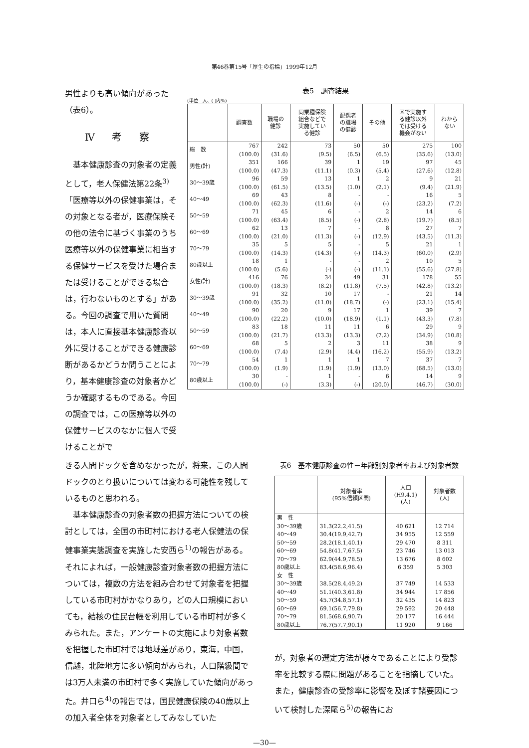第46巻第15号「厚生の指標」1999年12月
男性よりも高い傾向があった（表6）。
Ⅳ 考 察
基本健康診査の対象者の定義として，老人保健法第22条<sup>3)</sup>「医療等以外の保健事業は，その対象となる者が，医療保険その他の法令に基づく事業のうち医療等以外の保健事業に相当する保健サービスを受けた場合または受けることができる場合は，行わないものとする」がある。今回の調査で用いた質問は，本人に直接基本健康診査以外に受けることができる健康診断があるかどうか問うことにより，基本健康診査の対象者かどうか確認するものである。今回の調査では，この医療等以外の保健サービスのなかに個人で受けることがで
表5　調査結果
(単位　人、( )内%)
| | 調査数 | 職場の 健診 | 同業種保険 組合などで 実施してい る健診 | 配偶者 の職場 の健診 | その他 | 区で実施す る健診以外 では受ける 機会がない | わから ない |
| --- | --- | --- | --- | --- | --- | --- | --- |
| 総 数 | 767 (100.0) | 242 (31.6) | 73 (9.5) | 50 (6.5) | 50 (6.5) | 275 (35.6) | 100 (13.0) |
| 男性(計) | 351 (100.0) | 166 (47.3) | 39 (11.1) | 1 (0.3) | 19 (5.4) | 97 (27.6) | 45 (12.8) |
| 30～39歳 | 96 (100.0) | 59 (61.5) | 13 (13.5) | 1 (1.0) | 2 (2.1) | 9 (9.4) | 21 (21.9) |
| 40～49 | 69 (100.0) | 43 (62.3) | 8 (11.6) | - (-) | - (-) | 16 (23.2) | 5 (7.2) |
| 50～59 | 71 (100.0) | 45 (63.4) | 6 (8.5) | - (-) | 2 (2.8) | 14 (19.7) | 6 (8.5) |
| 60～69 | 62 (100.0) | 13 (21.0) | 7 (11.3) | - (-) | 8 (12.9) | 27 (43.5) | 7 (11.3) |
| 70～79 | 35 (100.0) | 5 (14.3) | 5 (14.3) | - (-) | 5 (14.3) | 21 (60.0) | 1 (2.9) |
| 80歳以上 | 18 (100.0) | 1 (5.6) | - (-) | - (-) | 2 (11.1) | 10 (55.6) | 5 (27.8) |
| 女性(計) | 416 (100.0) | 76 (18.3) | 34 (8.2) | 49 (11.8) | 31 (7.5) | 178 (42.8) | 55 (13.2) |
| 30～39歳 | 91 (100.0) | 32 (35.2) | 10 (11.0) | 17 (18.7) | - (-) | 21 (23.1) | 14 (15.4) |
| 40～49 | 90 (100.0) | 20 (22.2) | 9 (10.0) | 17 (18.9) | 1 (1.1) | 39 (43.3) | 7 (7.8) |
| 50～59 | 83 (100.0) | 18 (21.7) | 11 (13.3) | 11 (13.3) | 6 (7.2) | 29 (34.9) | 9 (10.8) |
| 60～69 | 68 (100.0) | 5 (7.4) | 2 (2.9) | 3 (4.4) | 11 (16.2) | 38 (55.9) | 9 (13.2) |
| 70～79 | 54 (100.0) | 1 (1.9) | 1 (1.9) | 1 (1.9) | 7 (13.0) | 37 (68.5) | 7 (13.0) |
| 80歳以上 | 30 (100.0) | - (-) | 1 (3.3) | - (-) | 6 (20.0) | 14 (46.7) | 9 (30.0) |
きる人間ドックを含めなかったが，将来，この人間ドックのとり扱いについては変わる可能性を残しているものと思われる。
基本健康診査の対象者数の把握方法についての検討としては，全国の市町村における老人保健法の保健事業実態調査を実施した安西ら<sup>1)</sup>の報告がある。それによれば，一般健康診査対象者数の把握方法については，複数の方法を組み合わせて対象者を把握している市町村がかなりあり，どの人口規模においても，結核の住民台帳を利用している市町村が多くみられた。また，アンケートの実施により対象者数を把握した市町村では地域差があり，東海，中国，信越，北陸地方に多い傾向がみられ，人口階級間では3万人未満の市町村で多く実施していた傾向があった。井口ら<sup>4)</sup>の報告では，国民健康保険の40歳以上の加入者全体を対象者としてみなしていた
表6　基本健康診査の性－年齢別対象者率および対象者数
| | 対象者率 (95%信頼区間) | 人口 (H9.4.1) (人) | 対象者数 (人) |
| --- | --- | --- | --- |
| 男 性 30～39歳 40～49 50～59 60～69 70～79 80歳以上 女 性 30～39歳 40～49 50～59 60～69 70～79 80歳以上 | 31.3(22.2,41.5) 30.4(19.9,42.7) 28.2(18.1,40.1) 54.8(41.7,67.5) 62.9(44.9,78.5) 83.4(58.6,96.4) 38.5(28.4,49.2) 51.1(40.3,61.8) 45.7(34.8,57.1) 69.1(56.7,79.8) 81.5(68.6,90.7) 76.7(57.7,90.1) | 40 621 34 955 29 470 23 746 13 676 6 359 37 749 34 944 32 435 29 592 20 177 11 920 | 12 714 12 559 8 311 13 013 8 602 5 303 14 533 17 856 14 823 20 448 16 444 9 166 |
が，対象者の選定方法が様々であることにより受診率を比較する際に問題があることを指摘していた。また，健康診査の受診率に影響を及ぼす諸要因について検討した深尾ら<sup>5)</sup>の報告にお
—30—